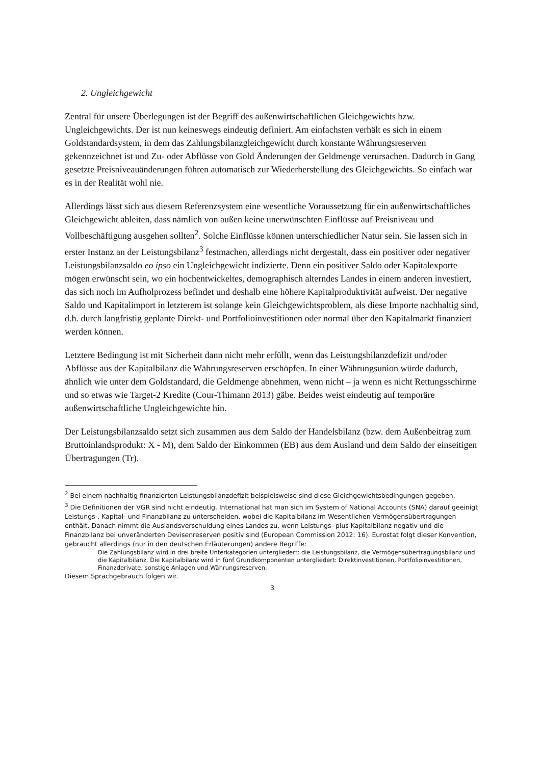2. Ungleichgewicht
Zentral für unsere Überlegungen ist der Begriff des außenwirtschaftlichen Gleichgewichts bzw. Ungleichgewichts. Der ist nun keineswegs eindeutig definiert. Am einfachsten verhält es sich in einem Goldstandardsystem, in dem das Zahlungsbilanzgleichgewicht durch konstante Währungsreserven gekennzeichnet ist und Zu- oder Abflüsse von Gold Änderungen der Geldmenge verursachen. Dadurch in Gang gesetzte Preisniveauänderungen führen automatisch zur Wiederherstellung des Gleichgewichts. So einfach war es in der Realität wohl nie.
Allerdings lässt sich aus diesem Referenzsystem eine wesentliche Voraussetzung für ein außenwirtschaftliches Gleichgewicht ableiten, dass nämlich von außen keine unerwünschten Einflüsse auf Preisniveau und Vollbeschäftigung ausgehen sollten<sup>2</sup>. Solche Einflüsse können unterschiedlicher Natur sein. Sie lassen sich in erster Instanz an der Leistungsbilanz<sup>3</sup> festmachen, allerdings nicht dergestalt, dass ein positiver oder negativer Leistungsbilanzsaldo eo ipso ein Ungleichgewicht indizierte. Denn ein positiver Saldo oder Kapitalexporte mögen erwünscht sein, wo ein hochentwickeltes, demographisch alterndes Landes in einem anderen investiert, das sich noch im Aufholprozess befindet und deshalb eine höhere Kapitalproduktivität aufweist. Der negative Saldo und Kapitalimport in letzterem ist solange kein Gleichgewichtsproblem, als diese Importe nachhaltig sind, d.h. durch langfristig geplante Direkt- und Portfolioinvestitionen oder normal über den Kapitalmarkt finanziert werden können.
Letztere Bedingung ist mit Sicherheit dann nicht mehr erfüllt, wenn das Leistungsbilanzdefizit und/oder Abflüsse aus der Kapitalbilanz die Währungsreserven erschöpfen. In einer Währungsunion würde dadurch, ähnlich wie unter dem Goldstandard, die Geldmenge abnehmen, wenn nicht – ja wenn es nicht Rettungsschirme und so etwas wie Target-2 Kredite (Cour-Thimann 2013) gäbe. Beides weist eindeutig auf temporäre außenwirtschaftliche Ungleichgewichte hin.
Der Leistungsbilanzsaldo setzt sich zusammen aus dem Saldo der Handelsbilanz (bzw. dem Außenbeitrag zum Bruttoinlandsprodukt: X - M), dem Saldo der Einkommen (EB) aus dem Ausland und dem Saldo der einseitigen Übertragungen (Tr).
<sup>2</sup> Bei einem nachhaltig finanzierten Leistungsbilanzdefizit beispielsweise sind diese Gleichgewichtsbedingungen gegeben.
<sup>3</sup> Die Definitionen der VGR sind nicht eindeutig. International hat man sich im System of National Accounts (SNA) darauf geeinigt Leistungs-, Kapital- und Finanzbilanz zu unterscheiden, wobei die Kapitalbilanz im Wesentlichen Vermögensübertragungen enthält. Danach nimmt die Auslandsverschuldung eines Landes zu, wenn Leistungs- plus Kapitalbilanz negativ und die Finanzbilanz bei unveränderten Devisenreserven positiv sind (European Commission 2012: 16). Eurostat folgt dieser Konvention, gebraucht allerdings (nur in den deutschen Erläuterungen) andere Begriffe:
Die Zahlungsbilanz wird in drei breite Unterkategorien untergliedert: die Leistungsbilanz, die Vermögensübertragungsbilanz und die Kapitalbilanz. Die Kapitalbilanz wird in fünf Grundkomponenten untergliedert: Direktinvestitionen, Portfolioinvestitionen, Finanzderivate, sonstige Anlagen und Währungsreserven.
Diesem Sprachgebrauch folgen wir.
3